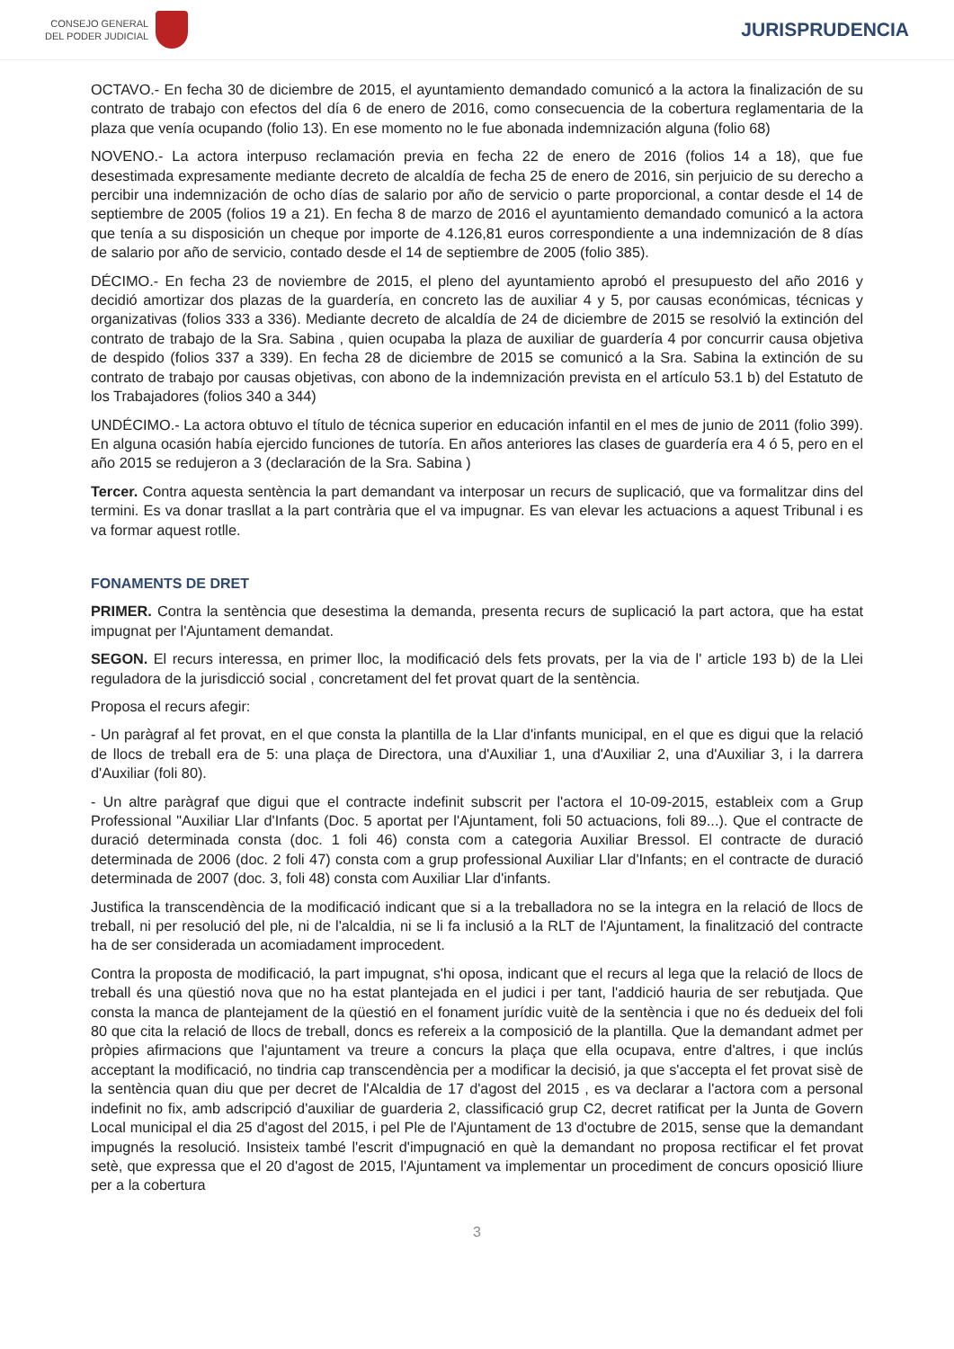CONSEJO GENERAL
DEL PODER JUDICIAL
JURISPRUDENCIA
OCTAVO.- En fecha 30 de diciembre de 2015, el ayuntamiento demandado comunicó a la actora la finalización de su contrato de trabajo con efectos del día 6 de enero de 2016, como consecuencia de la cobertura reglamentaria de la plaza que venía ocupando (folio 13). En ese momento no le fue abonada indemnización alguna (folio 68)
NOVENO.- La actora interpuso reclamación previa en fecha 22 de enero de 2016 (folios 14 a 18), que fue desestimada expresamente mediante decreto de alcaldía de fecha 25 de enero de 2016, sin perjuicio de su derecho a percibir una indemnización de ocho días de salario por año de servicio o parte proporcional, a contar desde el 14 de septiembre de 2005 (folios 19 a 21). En fecha 8 de marzo de 2016 el ayuntamiento demandado comunicó a la actora que tenía a su disposición un cheque por importe de 4.126,81 euros correspondiente a una indemnización de 8 días de salario por año de servicio, contado desde el 14 de septiembre de 2005 (folio 385).
DÉCIMO.- En fecha 23 de noviembre de 2015, el pleno del ayuntamiento aprobó el presupuesto del año 2016 y decidió amortizar dos plazas de la guardería, en concreto las de auxiliar 4 y 5, por causas económicas, técnicas y organizativas (folios 333 a 336). Mediante decreto de alcaldía de 24 de diciembre de 2015 se resolvió la extinción del contrato de trabajo de la Sra. Sabina , quien ocupaba la plaza de auxiliar de guardería 4 por concurrir causa objetiva de despido (folios 337 a 339). En fecha 28 de diciembre de 2015 se comunicó a la Sra. Sabina la extinción de su contrato de trabajo por causas objetivas, con abono de la indemnización prevista en el artículo 53.1 b) del Estatuto de los Trabajadores (folios 340 a 344)
UNDÉCIMO.- La actora obtuvo el título de técnica superior en educación infantil en el mes de junio de 2011 (folio 399). En alguna ocasión había ejercido funciones de tutoría. En años anteriores las clases de guardería era 4 ó 5, pero en el año 2015 se redujeron a 3 (declaración de la Sra. Sabina )
Tercer. Contra aquesta sentència la part demandant va interposar un recurs de suplicació, que va formalitzar dins del termini. Es va donar trasllat a la part contrària que el va impugnar. Es van elevar les actuacions a aquest Tribunal i es va formar aquest rotlle.
FONAMENTS DE DRET
PRIMER. Contra la sentència que desestima la demanda, presenta recurs de suplicació la part actora, que ha estat impugnat per l'Ajuntament demandat.
SEGON. El recurs interessa, en primer lloc, la modificació dels fets provats, per la via de l' article 193 b) de la Llei reguladora de la jurisdicció social , concretament del fet provat quart de la sentència.
Proposa el recurs afegir:
- Un paràgraf al fet provat, en el que consta la plantilla de la Llar d'infants municipal, en el que es digui que la relació de llocs de treball era de 5: una plaça de Directora, una d'Auxiliar 1, una d'Auxiliar 2, una d'Auxiliar 3, i la darrera d'Auxiliar (foli 80).
- Un altre paràgraf que digui que el contracte indefinit subscrit per l'actora el 10-09-2015, estableix com a Grup Professional "Auxiliar Llar d'Infants (Doc. 5 aportat per l'Ajuntament, foli 50 actuacions, foli 89...). Que el contracte de duració determinada consta (doc. 1 foli 46) consta com a categoria Auxiliar Bressol. El contracte de duració determinada de 2006 (doc. 2 foli 47) consta com a grup professional Auxiliar Llar d'Infants; en el contracte de duració determinada de 2007 (doc. 3, foli 48) consta com Auxiliar Llar d'infants.
Justifica la transcendència de la modificació indicant que si a la treballadora no se la integra en la relació de llocs de treball, ni per resolució del ple, ni de l'alcaldia, ni se li fa inclusió a la RLT de l'Ajuntament, la finalització del contracte ha de ser considerada un acomiadament improcedent.
Contra la proposta de modificació, la part impugnat, s'hi oposa, indicant que el recurs al lega que la relació de llocs de treball és una qüestió nova que no ha estat plantejada en el judici i per tant, l'addició hauria de ser rebutjada. Que consta la manca de plantejament de la qüestió en el fonament jurídic vuitè de la sentència i que no és dedueix del foli 80 que cita la relació de llocs de treball, doncs es refereix a la composició de la plantilla. Que la demandant admet per pròpies afirmacions que l'ajuntament va treure a concurs la plaça que ella ocupava, entre d'altres, i que inclús acceptant la modificació, no tindria cap transcendència per a modificar la decisió, ja que s'accepta el fet provat sisè de la sentència quan diu que per decret de l'Alcaldia de 17 d'agost del 2015 , es va declarar a l'actora com a personal indefinit no fix, amb adscripció d'auxiliar de guarderia 2, classificació grup C2, decret ratificat per la Junta de Govern Local municipal el dia 25 d'agost del 2015, i pel Ple de l'Ajuntament de 13 d'octubre de 2015, sense que la demandant impugnés la resolució. Insisteix també l'escrit d'impugnació en què la demandant no proposa rectificar el fet provat setè, que expressa que el 20 d'agost de 2015, l'Ajuntament va implementar un procediment de concurs oposició lliure per a la cobertura
3